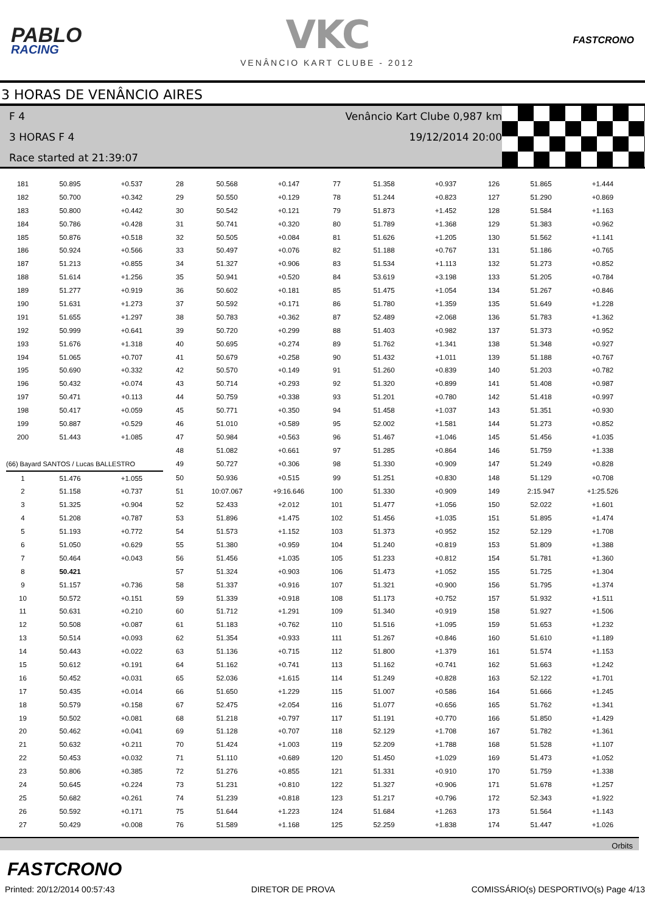PABLO
RACING
VKC
VENÂNCIO KART CLUBE - 2012
FASTCRONO
3 HORAS DE VENÂNCIO AIRES
F 4 Venâncio Kart Clube 0,987 km
3 HORAS F 4 19/12/2014 20:00
Race started at 21:39:07
| 181 | 50.895 | +0.537 | 28 | 50.568 | +0.147 | 77 | 51.358 | +0.937 | 126 | 51.865 | +1.444 |
| 182 | 50.700 | +0.342 | 29 | 50.550 | +0.129 | 78 | 51.244 | +0.823 | 127 | 51.290 | +0.869 |
| 183 | 50.800 | +0.442 | 30 | 50.542 | +0.121 | 79 | 51.873 | +1.452 | 128 | 51.584 | +1.163 |
| 184 | 50.786 | +0.428 | 31 | 50.741 | +0.320 | 80 | 51.789 | +1.368 | 129 | 51.383 | +0.962 |
| 185 | 50.876 | +0.518 | 32 | 50.505 | +0.084 | 81 | 51.626 | +1.205 | 130 | 51.562 | +1.141 |
| 186 | 50.924 | +0.566 | 33 | 50.497 | +0.076 | 82 | 51.188 | +0.767 | 131 | 51.186 | +0.765 |
| 187 | 51.213 | +0.855 | 34 | 51.327 | +0.906 | 83 | 51.534 | +1.113 | 132 | 51.273 | +0.852 |
| 188 | 51.614 | +1.256 | 35 | 50.941 | +0.520 | 84 | 53.619 | +3.198 | 133 | 51.205 | +0.784 |
| 189 | 51.277 | +0.919 | 36 | 50.602 | +0.181 | 85 | 51.475 | +1.054 | 134 | 51.267 | +0.846 |
| 190 | 51.631 | +1.273 | 37 | 50.592 | +0.171 | 86 | 51.780 | +1.359 | 135 | 51.649 | +1.228 |
| 191 | 51.655 | +1.297 | 38 | 50.783 | +0.362 | 87 | 52.489 | +2.068 | 136 | 51.783 | +1.362 |
| 192 | 50.999 | +0.641 | 39 | 50.720 | +0.299 | 88 | 51.403 | +0.982 | 137 | 51.373 | +0.952 |
| 193 | 51.676 | +1.318 | 40 | 50.695 | +0.274 | 89 | 51.762 | +1.341 | 138 | 51.348 | +0.927 |
| 194 | 51.065 | +0.707 | 41 | 50.679 | +0.258 | 90 | 51.432 | +1.011 | 139 | 51.188 | +0.767 |
| 195 | 50.690 | +0.332 | 42 | 50.570 | +0.149 | 91 | 51.260 | +0.839 | 140 | 51.203 | +0.782 |
| 196 | 50.432 | +0.074 | 43 | 50.714 | +0.293 | 92 | 51.320 | +0.899 | 141 | 51.408 | +0.987 |
| 197 | 50.471 | +0.113 | 44 | 50.759 | +0.338 | 93 | 51.201 | +0.780 | 142 | 51.418 | +0.997 |
| 198 | 50.417 | +0.059 | 45 | 50.771 | +0.350 | 94 | 51.458 | +1.037 | 143 | 51.351 | +0.930 |
| 199 | 50.887 | +0.529 | 46 | 51.010 | +0.589 | 95 | 52.002 | +1.581 | 144 | 51.273 | +0.852 |
| 200 | 51.443 | +1.085 | 47 | 50.984 | +0.563 | 96 | 51.467 | +1.046 | 145 | 51.456 | +1.035 |
| | | | 48 | 51.082 | +0.661 | 97 | 51.285 | +0.864 | 146 | 51.759 | +1.338 |
| (66) Bayard SANTOS / Lucas BALLESTRO | | | 49 | 50.727 | +0.306 | 98 | 51.330 | +0.909 | 147 | 51.249 | +0.828 |
| 1 | 51.476 | +1.055 | 50 | 50.936 | +0.515 | 99 | 51.251 | +0.830 | 148 | 51.129 | +0.708 |
| 2 | 51.158 | +0.737 | 51 | 10:07.067 | +9:16.646 | 100 | 51.330 | +0.909 | 149 | 2:15.947 | +1:25.526 |
| 3 | 51.325 | +0.904 | 52 | 52.433 | +2.012 | 101 | 51.477 | +1.056 | 150 | 52.022 | +1.601 |
| 4 | 51.208 | +0.787 | 53 | 51.896 | +1.475 | 102 | 51.456 | +1.035 | 151 | 51.895 | +1.474 |
| 5 | 51.193 | +0.772 | 54 | 51.573 | +1.152 | 103 | 51.373 | +0.952 | 152 | 52.129 | +1.708 |
| 6 | 51.050 | +0.629 | 55 | 51.380 | +0.959 | 104 | 51.240 | +0.819 | 153 | 51.809 | +1.388 |
| 7 | 50.464 | +0.043 | 56 | 51.456 | +1.035 | 105 | 51.233 | +0.812 | 154 | 51.781 | +1.360 |
| 8 | 50.421 | | 57 | 51.324 | +0.903 | 106 | 51.473 | +1.052 | 155 | 51.725 | +1.304 |
| 9 | 51.157 | +0.736 | 58 | 51.337 | +0.916 | 107 | 51.321 | +0.900 | 156 | 51.795 | +1.374 |
| 10 | 50.572 | +0.151 | 59 | 51.339 | +0.918 | 108 | 51.173 | +0.752 | 157 | 51.932 | +1.511 |
| 11 | 50.631 | +0.210 | 60 | 51.712 | +1.291 | 109 | 51.340 | +0.919 | 158 | 51.927 | +1.506 |
| 12 | 50.508 | +0.087 | 61 | 51.183 | +0.762 | 110 | 51.516 | +1.095 | 159 | 51.653 | +1.232 |
| 13 | 50.514 | +0.093 | 62 | 51.354 | +0.933 | 111 | 51.267 | +0.846 | 160 | 51.610 | +1.189 |
| 14 | 50.443 | +0.022 | 63 | 51.136 | +0.715 | 112 | 51.800 | +1.379 | 161 | 51.574 | +1.153 |
| 15 | 50.612 | +0.191 | 64 | 51.162 | +0.741 | 113 | 51.162 | +0.741 | 162 | 51.663 | +1.242 |
| 16 | 50.452 | +0.031 | 65 | 52.036 | +1.615 | 114 | 51.249 | +0.828 | 163 | 52.122 | +1.701 |
| 17 | 50.435 | +0.014 | 66 | 51.650 | +1.229 | 115 | 51.007 | +0.586 | 164 | 51.666 | +1.245 |
| 18 | 50.579 | +0.158 | 67 | 52.475 | +2.054 | 116 | 51.077 | +0.656 | 165 | 51.762 | +1.341 |
| 19 | 50.502 | +0.081 | 68 | 51.218 | +0.797 | 117 | 51.191 | +0.770 | 166 | 51.850 | +1.429 |
| 20 | 50.462 | +0.041 | 69 | 51.128 | +0.707 | 118 | 52.129 | +1.708 | 167 | 51.782 | +1.361 |
| 21 | 50.632 | +0.211 | 70 | 51.424 | +1.003 | 119 | 52.209 | +1.788 | 168 | 51.528 | +1.107 |
| 22 | 50.453 | +0.032 | 71 | 51.110 | +0.689 | 120 | 51.450 | +1.029 | 169 | 51.473 | +1.052 |
| 23 | 50.806 | +0.385 | 72 | 51.276 | +0.855 | 121 | 51.331 | +0.910 | 170 | 51.759 | +1.338 |
| 24 | 50.645 | +0.224 | 73 | 51.231 | +0.810 | 122 | 51.327 | +0.906 | 171 | 51.678 | +1.257 |
| 25 | 50.682 | +0.261 | 74 | 51.239 | +0.818 | 123 | 51.217 | +0.796 | 172 | 52.343 | +1.922 |
| 26 | 50.592 | +0.171 | 75 | 51.644 | +1.223 | 124 | 51.684 | +1.263 | 173 | 51.564 | +1.143 |
| 27 | 50.429 | +0.008 | 76 | 51.589 | +1.168 | 125 | 52.259 | +1.838 | 174 | 51.447 | +1.026 |
Orbits
FASTCRONO
Printed: 20/12/2014 00:57:43 DIRETOR DE PROVA COMISSÁRIO(s) DESPORTIVO(s) Page 4/13